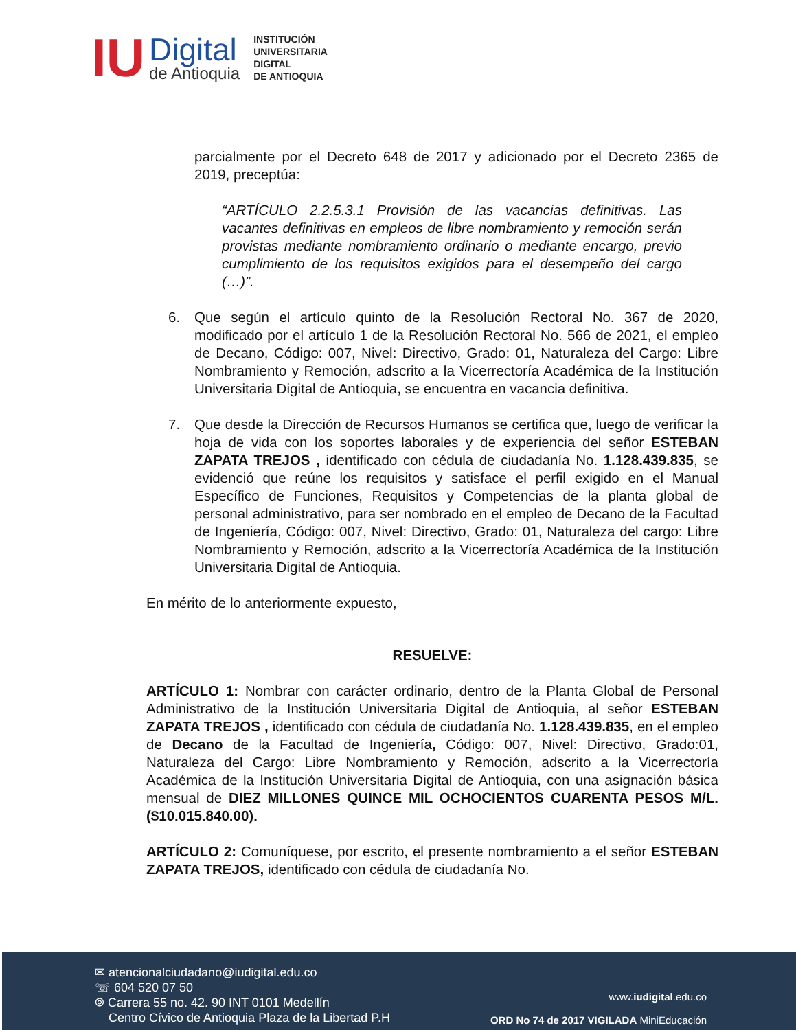IU
Digital
de Antioquia
INSTITUCIÓN
UNIVERSITARIA
DIGITAL
DE ANTIOQUIA
parcialmente por el Decreto 648 de 2017 y adicionado por el Decreto 2365 de 2019, preceptúa:
“ARTÍCULO 2.2.5.3.1 Provisión de las vacancias definitivas. Las vacantes definitivas en empleos de libre nombramiento y remoción serán provistas mediante nombramiento ordinario o mediante encargo, previo cumplimiento de los requisitos exigidos para el desempeño del cargo (…)”.
6. Que según el artículo quinto de la Resolución Rectoral No. 367 de 2020, modificado por el artículo 1 de la Resolución Rectoral No. 566 de 2021, el empleo de Decano, Código: 007, Nivel: Directivo, Grado: 01, Naturaleza del Cargo: Libre Nombramiento y Remoción, adscrito a la Vicerrectoría Académica de la Institución Universitaria Digital de Antioquia, se encuentra en vacancia definitiva.
7. Que desde la Dirección de Recursos Humanos se certifica que, luego de verificar la hoja de vida con los soportes laborales y de experiencia del señor ESTEBAN ZAPATA TREJOS , identificado con cédula de ciudadanía No. 1.128.439.835, se evidenció que reúne los requisitos y satisface el perfil exigido en el Manual Específico de Funciones, Requisitos y Competencias de la planta global de personal administrativo, para ser nombrado en el empleo de Decano de la Facultad de Ingeniería, Código: 007, Nivel: Directivo, Grado: 01, Naturaleza del cargo: Libre Nombramiento y Remoción, adscrito a la Vicerrectoría Académica de la Institución Universitaria Digital de Antioquia.
En mérito de lo anteriormente expuesto,
RESUELVE:
ARTÍCULO 1: Nombrar con carácter ordinario, dentro de la Planta Global de Personal Administrativo de la Institución Universitaria Digital de Antioquia, al señor ESTEBAN ZAPATA TREJOS , identificado con cédula de ciudadanía No. 1.128.439.835, en el empleo de Decano de la Facultad de Ingeniería, Código: 007, Nivel: Directivo, Grado:01, Naturaleza del Cargo: Libre Nombramiento y Remoción, adscrito a la Vicerrectoría Académica de la Institución Universitaria Digital de Antioquia, con una asignación básica mensual de DIEZ MILLONES QUINCE MIL OCHOCIENTOS CUARENTA PESOS M/L. ($10.015.840.00).
ARTÍCULO 2: Comuníquese, por escrito, el presente nombramiento a el señor ESTEBAN ZAPATA TREJOS, identificado con cédula de ciudadanía No.
✉ atencionalciudadano@iudigital.edu.co
☏ 604 520 07 50
⌾ Carrera 55 no. 42. 90 INT 0101 Medellín
Centro Cívico de Antioquia Plaza de la Libertad P.H
www.iudigital.edu.co
ORD No 74 de 2017 VIGILADA MiniEducación